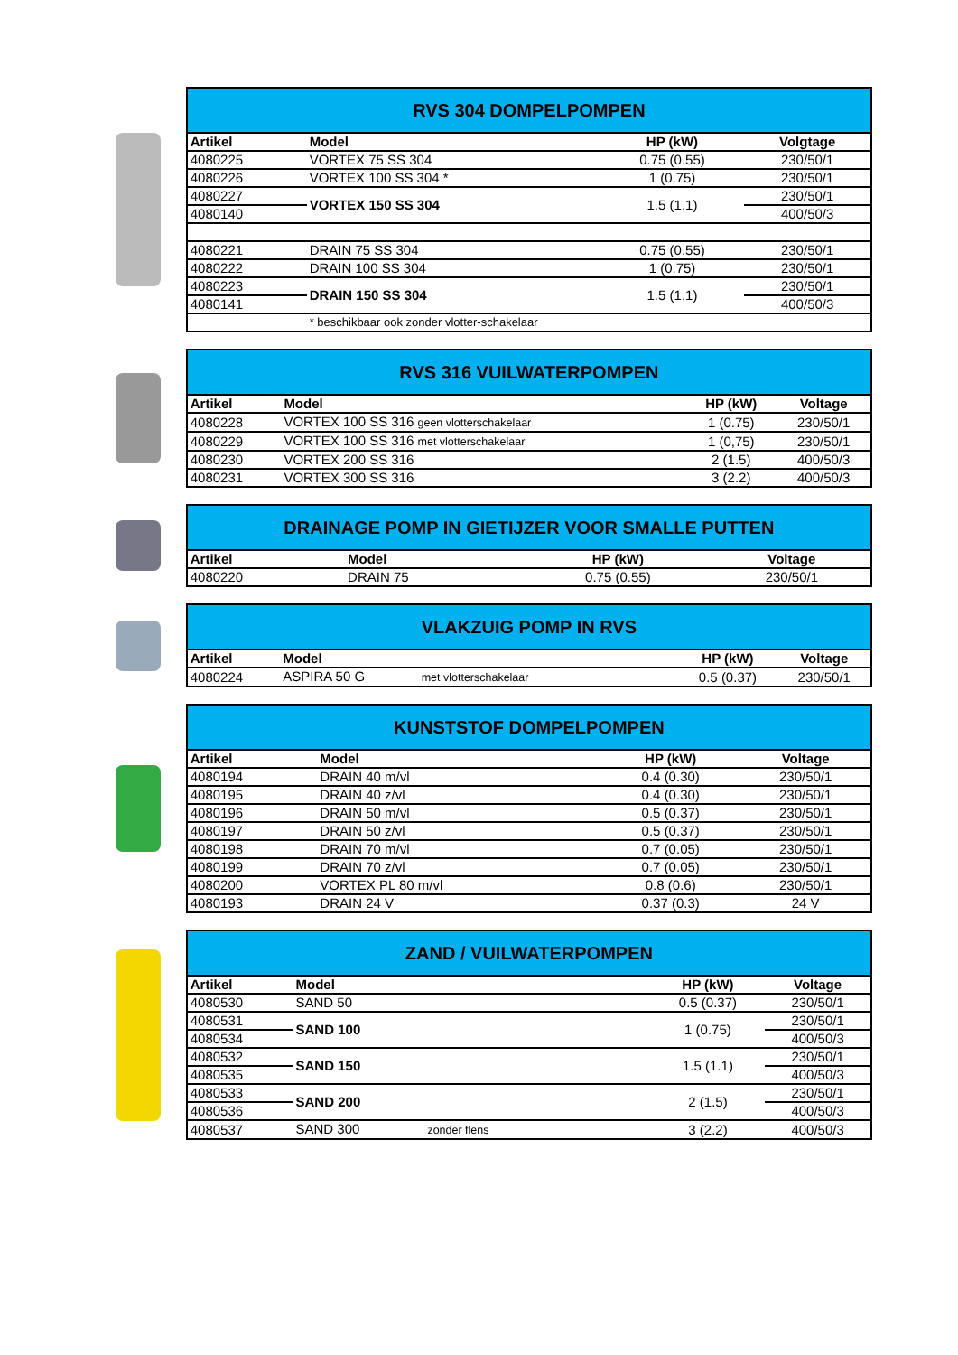| RVS 304 DOMPELPOMPEN | | | |
| Artikel | Model | HP (kW) | Volgtage |
| 4080225 | VORTEX 75 SS 304 | 0.75 (0.55) | 230/50/1 |
| 4080226 | VORTEX 100 SS 304 * | 1 (0.75) | 230/50/1 |
| 4080227 | VORTEX 150 SS 304 | 1.5 (1.1) | 230/50/1 |
| 4080140 | | | 400/50/3 |
| 4080221 | DRAIN 75 SS 304 | 0.75 (0.55) | 230/50/1 |
| 4080222 | DRAIN 100 SS 304 | 1 (0.75) | 230/50/1 |
| 4080223 | DRAIN 150 SS 304 | 1.5 (1.1) | 230/50/1 |
| 4080141 | | | 400/50/3 |
| | * beschikbaar ook zonder vlotter-schakelaar | | |
| RVS 316 VUILWATERPOMPEN | | | |
| Artikel | Model | HP (kW) | Voltage |
| 4080228 | VORTEX 100 SS 316 geen vlotterschakelaar | 1 (0.75) | 230/50/1 |
| 4080229 | VORTEX 100 SS 316 met vlotterschakelaar | 1 (0,75) | 230/50/1 |
| 4080230 | VORTEX 200 SS 316 | 2 (1.5) | 400/50/3 |
| 4080231 | VORTEX 300 SS 316 | 3 (2.2) | 400/50/3 |
| DRAINAGE POMP IN GIETIJZER VOOR SMALLE PUTTEN | | | |
| Artikel | Model | HP (kW) | Voltage |
| 4080220 | DRAIN 75 | 0.75 (0.55) | 230/50/1 |
| VLAKZUIG POMP IN RVS | | | |
| Artikel | Model | HP (kW) | Voltage |
| 4080224 | ASPIRA 50 G met vlotterschakelaar | 0.5 (0.37) | 230/50/1 |
| KUNSTSTOF DOMPELPOMPEN | | | |
| Artikel | Model | HP (kW) | Voltage |
| 4080194 | DRAIN 40 m/vl | 0.4 (0.30) | 230/50/1 |
| 4080195 | DRAIN 40 z/vl | 0.4 (0.30) | 230/50/1 |
| 4080196 | DRAIN 50 m/vl | 0.5 (0.37) | 230/50/1 |
| 4080197 | DRAIN 50 z/vl | 0.5 (0.37) | 230/50/1 |
| 4080198 | DRAIN 70 m/vl | 0.7 (0.05) | 230/50/1 |
| 4080199 | DRAIN 70 z/vl | 0.7 (0.05) | 230/50/1 |
| 4080200 | VORTEX PL 80 m/vl | 0.8 (0.6) | 230/50/1 |
| 4080193 | DRAIN 24 V | 0.37 (0.3) | 24 V |
| ZAND / VUILWATERPOMPEN | | | |
| Artikel | Model | HP (kW) | Voltage |
| 4080530 | SAND 50 | 0.5 (0.37) | 230/50/1 |
| 4080531 | SAND 100 | 1 (0.75) | 230/50/1 |
| 4080534 | | | 400/50/3 |
| 4080532 | SAND 150 | 1.5 (1.1) | 230/50/1 |
| 4080535 | | | 400/50/3 |
| 4080533 | SAND 200 | 2 (1.5) | 230/50/1 |
| 4080536 | | | 400/50/3 |
| 4080537 | SAND 300 zonder flens | 3 (2.2) | 400/50/3 |